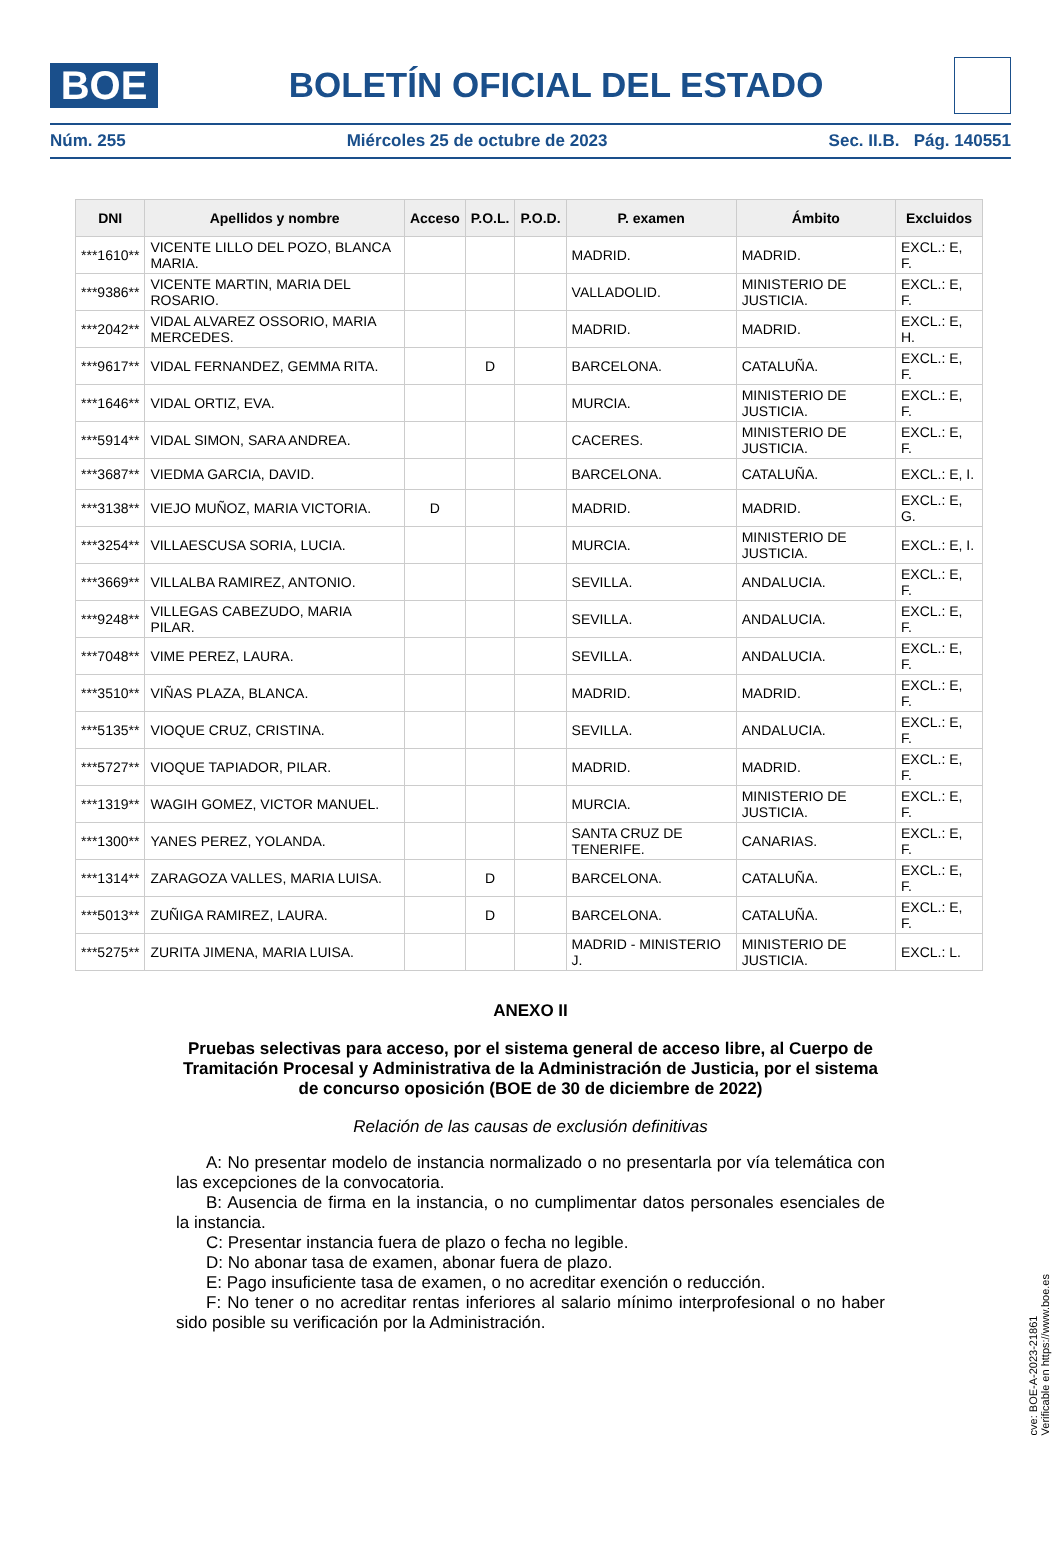BOE
BOLETÍN OFICIAL DEL ESTADO
Núm. 255 Miércoles 25 de octubre de 2023 Sec. II.B. Pág. 140551
| DNI | Apellidos y nombre | Acceso | P.O.L. | P.O.D. | P. examen | Ámbito | Excluidos |
| --- | --- | --- | --- | --- | --- | --- | --- |
| ***1610** | VICENTE LILLO DEL POZO, BLANCA MARIA. | | | | MADRID. | MADRID. | EXCL.: E, F. |
| ***9386** | VICENTE MARTIN, MARIA DEL ROSARIO. | | | | VALLADOLID. | MINISTERIO DE JUSTICIA. | EXCL.: E, F. |
| ***2042** | VIDAL ALVAREZ OSSORIO, MARIA MERCEDES. | | | | MADRID. | MADRID. | EXCL.: E, H. |
| ***9617** | VIDAL FERNANDEZ, GEMMA RITA. | | D | | BARCELONA. | CATALUÑA. | EXCL.: E, F. |
| ***1646** | VIDAL ORTIZ, EVA. | | | | MURCIA. | MINISTERIO DE JUSTICIA. | EXCL.: E, F. |
| ***5914** | VIDAL SIMON, SARA ANDREA. | | | | CACERES. | MINISTERIO DE JUSTICIA. | EXCL.: E, F. |
| ***3687** | VIEDMA GARCIA, DAVID. | | | | BARCELONA. | CATALUÑA. | EXCL.: E, I. |
| ***3138** | VIEJO MUÑOZ, MARIA VICTORIA. | D | | | MADRID. | MADRID. | EXCL.: E, G. |
| ***3254** | VILLAESCUSA SORIA, LUCIA. | | | | MURCIA. | MINISTERIO DE JUSTICIA. | EXCL.: E, I. |
| ***3669** | VILLALBA RAMIREZ, ANTONIO. | | | | SEVILLA. | ANDALUCIA. | EXCL.: E, F. |
| ***9248** | VILLEGAS CABEZUDO, MARIA PILAR. | | | | SEVILLA. | ANDALUCIA. | EXCL.: E, F. |
| ***7048** | VIME PEREZ, LAURA. | | | | SEVILLA. | ANDALUCIA. | EXCL.: E, F. |
| ***3510** | VIÑAS PLAZA, BLANCA. | | | | MADRID. | MADRID. | EXCL.: E, F. |
| ***5135** | VIOQUE CRUZ, CRISTINA. | | | | SEVILLA. | ANDALUCIA. | EXCL.: E, F. |
| ***5727** | VIOQUE TAPIADOR, PILAR. | | | | MADRID. | MADRID. | EXCL.: E, F. |
| ***1319** | WAGIH GOMEZ, VICTOR MANUEL. | | | | MURCIA. | MINISTERIO DE JUSTICIA. | EXCL.: E, F. |
| ***1300** | YANES PEREZ, YOLANDA. | | | | SANTA CRUZ DE TENERIFE. | CANARIAS. | EXCL.: E, F. |
| ***1314** | ZARAGOZA VALLES, MARIA LUISA. | | D | | BARCELONA. | CATALUÑA. | EXCL.: E, F. |
| ***5013** | ZUÑIGA RAMIREZ, LAURA. | | D | | BARCELONA. | CATALUÑA. | EXCL.: E, F. |
| ***5275** | ZURITA JIMENA, MARIA LUISA. | | | | MADRID - MINISTERIO J. | MINISTERIO DE JUSTICIA. | EXCL.: L. |
ANEXO II
Pruebas selectivas para acceso, por el sistema general de acceso libre, al Cuerpo de Tramitación Procesal y Administrativa de la Administración de Justicia, por el sistema de concurso oposición (BOE de 30 de diciembre de 2022)
Relación de las causas de exclusión definitivas
A: No presentar modelo de instancia normalizado o no presentarla por vía telemática con las excepciones de la convocatoria.
B: Ausencia de firma en la instancia, o no cumplimentar datos personales esenciales de la instancia.
C: Presentar instancia fuera de plazo o fecha no legible.
D: No abonar tasa de examen, abonar fuera de plazo.
E: Pago insuficiente tasa de examen, o no acreditar exención o reducción.
F: No tener o no acreditar rentas inferiores al salario mínimo interprofesional o no haber sido posible su verificación por la Administración.
cve: BOE-A-2023-21861
Verificable en https://www.boe.es